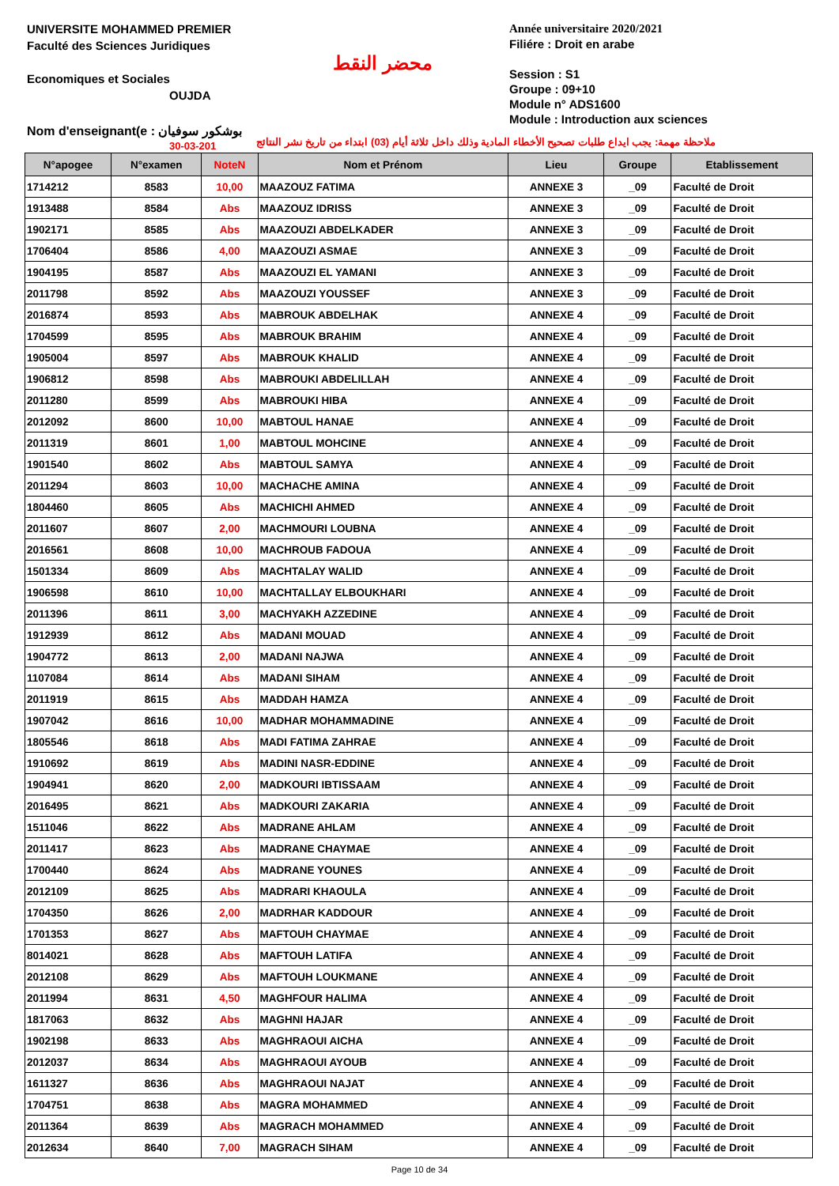UNIVERSITE MOHAMMED PREMIER
Faculté des Sciences Juridiques
Economiques et Sociales
OUJDA
محضر النقط
Année universitaire 2020/2021
Filiére : Droit en arabe
Session : S1
Groupe : 09+10
Module n° ADS1600
Module : Introduction aux sciences
Nom d'enseignant(e : بوشكور سوفيان
30-03-201
ملاحظة مهمة: يجب ايداع طلبات تصحيح الأخطاء المادية وذلك داخل ثلاثة أيام (03) ابتداء من تاريخ نشر النتائج
| N°apogee | N°examen | NoteN | Nom et Prénom | Lieu | Groupe | Etablissement |
| --- | --- | --- | --- | --- | --- | --- |
| 1714212 | 8583 | 10,00 | MAAZOUZ FATIMA | ANNEXE 3 | _09 | Faculté de Droit |
| 1913488 | 8584 | Abs | MAAZOUZ IDRISS | ANNEXE 3 | _09 | Faculté de Droit |
| 1902171 | 8585 | Abs | MAAZOUZI ABDELKADER | ANNEXE 3 | _09 | Faculté de Droit |
| 1706404 | 8586 | 4,00 | MAAZOUZI ASMAE | ANNEXE 3 | _09 | Faculté de Droit |
| 1904195 | 8587 | Abs | MAAZOUZI EL YAMANI | ANNEXE 3 | _09 | Faculté de Droit |
| 2011798 | 8592 | Abs | MAAZOUZI YOUSSEF | ANNEXE 3 | _09 | Faculté de Droit |
| 2016874 | 8593 | Abs | MABROUK ABDELHAK | ANNEXE 4 | _09 | Faculté de Droit |
| 1704599 | 8595 | Abs | MABROUK BRAHIM | ANNEXE 4 | _09 | Faculté de Droit |
| 1905004 | 8597 | Abs | MABROUK KHALID | ANNEXE 4 | _09 | Faculté de Droit |
| 1906812 | 8598 | Abs | MABROUKI ABDELILLAH | ANNEXE 4 | _09 | Faculté de Droit |
| 2011280 | 8599 | Abs | MABROUKI HIBA | ANNEXE 4 | _09 | Faculté de Droit |
| 2012092 | 8600 | 10,00 | MABTOUL HANAE | ANNEXE 4 | _09 | Faculté de Droit |
| 2011319 | 8601 | 1,00 | MABTOUL MOHCINE | ANNEXE 4 | _09 | Faculté de Droit |
| 1901540 | 8602 | Abs | MABTOUL SAMYA | ANNEXE 4 | _09 | Faculté de Droit |
| 2011294 | 8603 | 10,00 | MACHACHE AMINA | ANNEXE 4 | _09 | Faculté de Droit |
| 1804460 | 8605 | Abs | MACHICHI AHMED | ANNEXE 4 | _09 | Faculté de Droit |
| 2011607 | 8607 | 2,00 | MACHMOURI LOUBNA | ANNEXE 4 | _09 | Faculté de Droit |
| 2016561 | 8608 | 10,00 | MACHROUB FADOUA | ANNEXE 4 | _09 | Faculté de Droit |
| 1501334 | 8609 | Abs | MACHTALAY WALID | ANNEXE 4 | _09 | Faculté de Droit |
| 1906598 | 8610 | 10,00 | MACHTALLAY ELBOUKHARI | ANNEXE 4 | _09 | Faculté de Droit |
| 2011396 | 8611 | 3,00 | MACHYAKH AZZEDINE | ANNEXE 4 | _09 | Faculté de Droit |
| 1912939 | 8612 | Abs | MADANI MOUAD | ANNEXE 4 | _09 | Faculté de Droit |
| 1904772 | 8613 | 2,00 | MADANI NAJWA | ANNEXE 4 | _09 | Faculté de Droit |
| 1107084 | 8614 | Abs | MADANI SIHAM | ANNEXE 4 | _09 | Faculté de Droit |
| 2011919 | 8615 | Abs | MADDAH HAMZA | ANNEXE 4 | _09 | Faculté de Droit |
| 1907042 | 8616 | 10,00 | MADHAR MOHAMMADINE | ANNEXE 4 | _09 | Faculté de Droit |
| 1805546 | 8618 | Abs | MADI FATIMA ZAHRAE | ANNEXE 4 | _09 | Faculté de Droit |
| 1910692 | 8619 | Abs | MADINI NASR-EDDINE | ANNEXE 4 | _09 | Faculté de Droit |
| 1904941 | 8620 | 2,00 | MADKOURI IBTISSAAM | ANNEXE 4 | _09 | Faculté de Droit |
| 2016495 | 8621 | Abs | MADKOURI ZAKARIA | ANNEXE 4 | _09 | Faculté de Droit |
| 1511046 | 8622 | Abs | MADRANE AHLAM | ANNEXE 4 | _09 | Faculté de Droit |
| 2011417 | 8623 | Abs | MADRANE CHAYMAE | ANNEXE 4 | _09 | Faculté de Droit |
| 1700440 | 8624 | Abs | MADRANE YOUNES | ANNEXE 4 | _09 | Faculté de Droit |
| 2012109 | 8625 | Abs | MADRARI KHAOULA | ANNEXE 4 | _09 | Faculté de Droit |
| 1704350 | 8626 | 2,00 | MADRHAR KADDOUR | ANNEXE 4 | _09 | Faculté de Droit |
| 1701353 | 8627 | Abs | MAFTOUH CHAYMAE | ANNEXE 4 | _09 | Faculté de Droit |
| 8014021 | 8628 | Abs | MAFTOUH LATIFA | ANNEXE 4 | _09 | Faculté de Droit |
| 2012108 | 8629 | Abs | MAFTOUH LOUKMANE | ANNEXE 4 | _09 | Faculté de Droit |
| 2011994 | 8631 | 4,50 | MAGHFOUR HALIMA | ANNEXE 4 | _09 | Faculté de Droit |
| 1817063 | 8632 | Abs | MAGHNI HAJAR | ANNEXE 4 | _09 | Faculté de Droit |
| 1902198 | 8633 | Abs | MAGHRAOUI AICHA | ANNEXE 4 | _09 | Faculté de Droit |
| 2012037 | 8634 | Abs | MAGHRAOUI AYOUB | ANNEXE 4 | _09 | Faculté de Droit |
| 1611327 | 8636 | Abs | MAGHRAOUI NAJAT | ANNEXE 4 | _09 | Faculté de Droit |
| 1704751 | 8638 | Abs | MAGRA MOHAMMED | ANNEXE 4 | _09 | Faculté de Droit |
| 2011364 | 8639 | Abs | MAGRACH MOHAMMED | ANNEXE 4 | _09 | Faculté de Droit |
| 2012634 | 8640 | 7,00 | MAGRACH SIHAM | ANNEXE 4 | _09 | Faculté de Droit |
Page 10 de 34